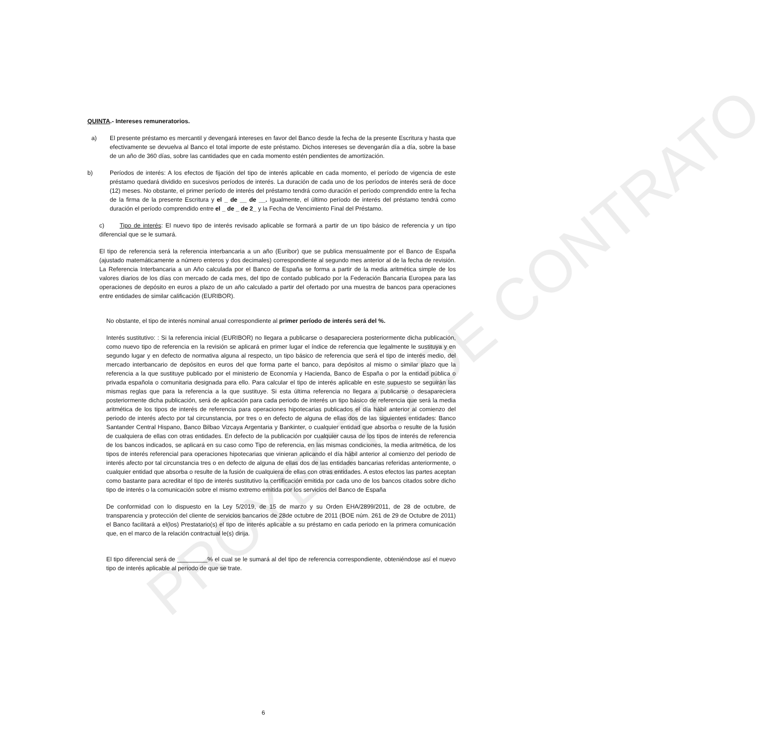PROYECTO DE CONTRATO
QUINTA.- Intereses remuneratorios.
a) El presente préstamo es mercantil y devengará intereses en favor del Banco desde la fecha de la presente Escritura y hasta que efectivamente se devuelva al Banco el total importe de este préstamo. Dichos intereses se devengarán día a día, sobre la base de un año de 360 días, sobre las cantidades que en cada momento estén pendientes de amortización.
b) Períodos de interés: A los efectos de fijación del tipo de interés aplicable en cada momento, el período de vigencia de este préstamo quedará dividido en sucesivos períodos de interés. La duración de cada uno de los períodos de interés será de doce (12) meses. No obstante, el primer período de interés del préstamo tendrá como duración el período comprendido entre la fecha de la firma de la presente Escritura y el _ de __ de __. Igualmente, el último período de interés del préstamo tendrá como duración el período comprendido entre el _ de _ de 2_ y la Fecha de Vencimiento Final del Préstamo.
c) Tipo de interés: El nuevo tipo de interés revisado aplicable se formará a partir de un tipo básico de referencia y un tipo diferencial que se le sumará.
El tipo de referencia será la referencia interbancaria a un año (Euribor) que se publica mensualmente por el Banco de España (ajustado matemáticamente a número enteros y dos decimales) correspondiente al segundo mes anterior al de la fecha de revisión. La Referencia Interbancaria a un Año calculada por el Banco de España se forma a partir de la media aritmética simple de los valores diarios de los días con mercado de cada mes, del tipo de contado publicado por la Federación Bancaria Europea para las operaciones de depósito en euros a plazo de un año calculado a partir del ofertado por una muestra de bancos para operaciones entre entidades de similar calificación (EURIBOR).
No obstante, el tipo de interés nominal anual correspondiente al primer período de interés será del %.
Interés sustitutivo: : Si la referencia inicial (EURIBOR) no llegara a publicarse o desapareciera posteriormente dicha publicación, como nuevo tipo de referencia en la revisión se aplicará en primer lugar el índice de referencia que legalmente le sustituya y en segundo lugar y en defecto de normativa alguna al respecto, un tipo básico de referencia que será el tipo de interés medio, del mercado interbancario de depósitos en euros del que forma parte el banco, para depósitos al mismo o similar plazo que la referencia a la que sustituye publicado por el ministerio de Economía y Hacienda, Banco de España o por la entidad pública o privada española o comunitaria designada para ello. Para calcular el tipo de interés aplicable en este supuesto se seguirán las mismas reglas que para la referencia a la que sustituye. Si esta última referencia no llegara a publicarse o desapareciera posteriormente dicha publicación, será de aplicación para cada periodo de interés un tipo básico de referencia que será la media aritmética de los tipos de interés de referencia para operaciones hipotecarias publicados el día hábil anterior al comienzo del periodo de interés afecto por tal circunstancia, por tres o en defecto de alguna de ellas dos de las siguientes entidades: Banco Santander Central Hispano, Banco Bilbao Vizcaya Argentaria y Bankinter, o cualquier entidad que absorba o resulte de la fusión de cualquiera de ellas con otras entidades. En defecto de la publicación por cualquier causa de los tipos de interés de referencia de los bancos indicados, se aplicará en su caso como Tipo de referencia, en las mismas condiciones, la media aritmética, de los tipos de interés referencial para operaciones hipotecarias que vinieran aplicando el día hábil anterior al comienzo del periodo de interés afecto por tal circunstancia tres o en defecto de alguna de ellas dos de las entidades bancarias referidas anteriormente, o cualquier entidad que absorba o resulte de la fusión de cualquiera de ellas con otras entidades. A estos efectos las partes aceptan como bastante para acreditar el tipo de interés sustitutivo la certificación emitida por cada uno de los bancos citados sobre dicho tipo de interés o la comunicación sobre el mismo extremo emitida por los servicios del Banco de España
De conformidad con lo dispuesto en la Ley 5/2019, de 15 de marzo y su Orden EHA/2899/2011, de 28 de octubre, de transparencia y protección del cliente de servicios bancarios de 28de octubre de 2011 (BOE núm. 261 de 29 de Octubre de 2011) el Banco facilitará a el(los) Prestatario(s) el tipo de interés aplicable a su préstamo en cada periodo en la primera comunicación que, en el marco de la relación contractual le(s) dirija.
El tipo diferencial será de _________% el cual se le sumará al del tipo de referencia correspondiente, obteniéndose así el nuevo tipo de interés aplicable al periodo de que se trate.
6